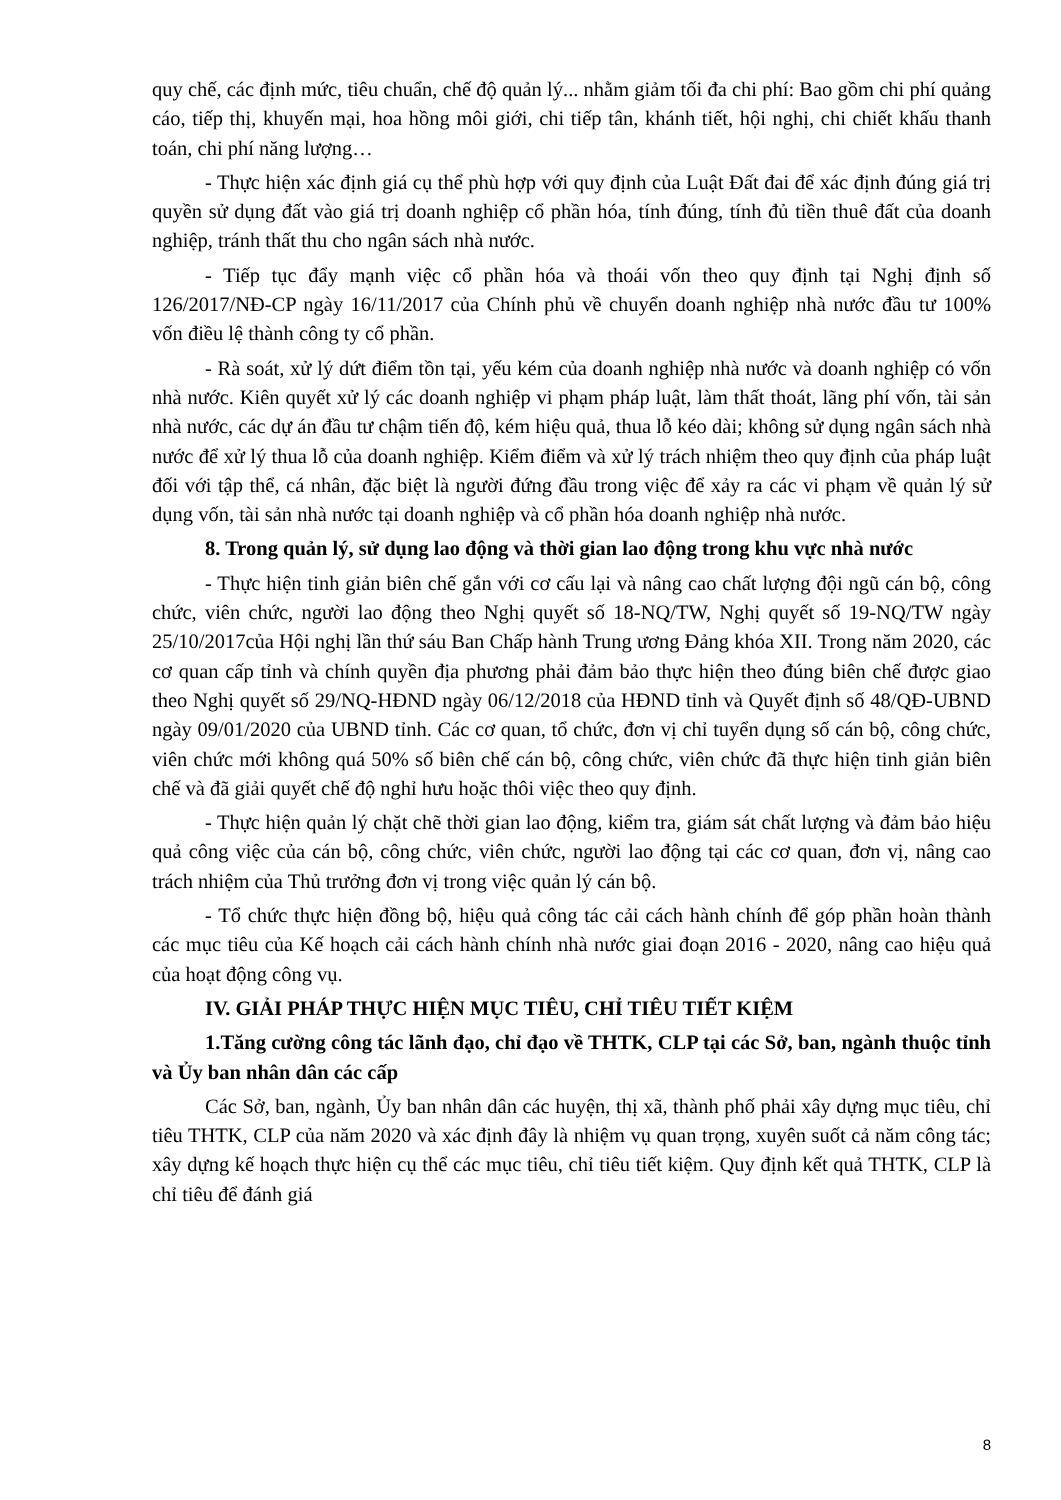quy chế, các định mức, tiêu chuẩn, chế độ quản lý... nhằm giảm tối đa chi phí: Bao gồm chi phí quảng cáo, tiếp thị, khuyến mại, hoa hồng môi giới, chi tiếp tân, khánh tiết, hội nghị, chi chiết khấu thanh toán, chi phí năng lượng…
- Thực hiện xác định giá cụ thể phù hợp với quy định của Luật Đất đai để xác định đúng giá trị quyền sử dụng đất vào giá trị doanh nghiệp cổ phần hóa, tính đúng, tính đủ tiền thuê đất của doanh nghiệp, tránh thất thu cho ngân sách nhà nước.
- Tiếp tục đẩy mạnh việc cổ phần hóa và thoái vốn theo quy định tại Nghị định số 126/2017/NĐ-CP ngày 16/11/2017 của Chính phủ về chuyển doanh nghiệp nhà nước đầu tư 100% vốn điều lệ thành công ty cổ phần.
- Rà soát, xử lý dứt điểm tồn tại, yếu kém của doanh nghiệp nhà nước và doanh nghiệp có vốn nhà nước. Kiên quyết xử lý các doanh nghiệp vi phạm pháp luật, làm thất thoát, lãng phí vốn, tài sản nhà nước, các dự án đầu tư chậm tiến độ, kém hiệu quả, thua lỗ kéo dài; không sử dụng ngân sách nhà nước để xử lý thua lỗ của doanh nghiệp. Kiểm điểm và xử lý trách nhiệm theo quy định của pháp luật đối với tập thể, cá nhân, đặc biệt là người đứng đầu trong việc để xảy ra các vi phạm về quản lý sử dụng vốn, tài sản nhà nước tại doanh nghiệp và cổ phần hóa doanh nghiệp nhà nước.
8. Trong quản lý, sử dụng lao động và thời gian lao động trong khu vực nhà nước
- Thực hiện tinh giản biên chế gắn với cơ cấu lại và nâng cao chất lượng đội ngũ cán bộ, công chức, viên chức, người lao động theo Nghị quyết số 18-NQ/TW, Nghị quyết số 19-NQ/TW ngày 25/10/2017của Hội nghị lần thứ sáu Ban Chấp hành Trung ương Đảng khóa XII. Trong năm 2020, các cơ quan cấp tỉnh và chính quyền địa phương phải đảm bảo thực hiện theo đúng biên chế được giao theo Nghị quyết số 29/NQ-HĐND ngày 06/12/2018 của HĐND tỉnh và Quyết định số 48/QĐ-UBND ngày 09/01/2020 của UBND tỉnh. Các cơ quan, tổ chức, đơn vị chỉ tuyển dụng số cán bộ, công chức, viên chức mới không quá 50% số biên chế cán bộ, công chức, viên chức đã thực hiện tinh giản biên chế và đã giải quyết chế độ nghỉ hưu hoặc thôi việc theo quy định.
- Thực hiện quản lý chặt chẽ thời gian lao động, kiểm tra, giám sát chất lượng và đảm bảo hiệu quả công việc của cán bộ, công chức, viên chức, người lao động tại các cơ quan, đơn vị, nâng cao trách nhiệm của Thủ trưởng đơn vị trong việc quản lý cán bộ.
- Tổ chức thực hiện đồng bộ, hiệu quả công tác cải cách hành chính để góp phần hoàn thành các mục tiêu của Kế hoạch cải cách hành chính nhà nước giai đoạn 2016 - 2020, nâng cao hiệu quả của hoạt động công vụ.
IV. GIẢI PHÁP THỰC HIỆN MỤC TIÊU, CHỈ TIÊU TIẾT KIỆM
1.Tăng cường công tác lãnh đạo, chỉ đạo về THTK, CLP tại các Sở, ban, ngành thuộc tỉnh và Ủy ban nhân dân các cấp
Các Sở, ban, ngành, Ủy ban nhân dân các huyện, thị xã, thành phố phải xây dựng mục tiêu, chỉ tiêu THTK, CLP của năm 2020 và xác định đây là nhiệm vụ quan trọng, xuyên suốt cả năm công tác; xây dựng kế hoạch thực hiện cụ thể các mục tiêu, chỉ tiêu tiết kiệm. Quy định kết quả THTK, CLP là chỉ tiêu để đánh giá
8